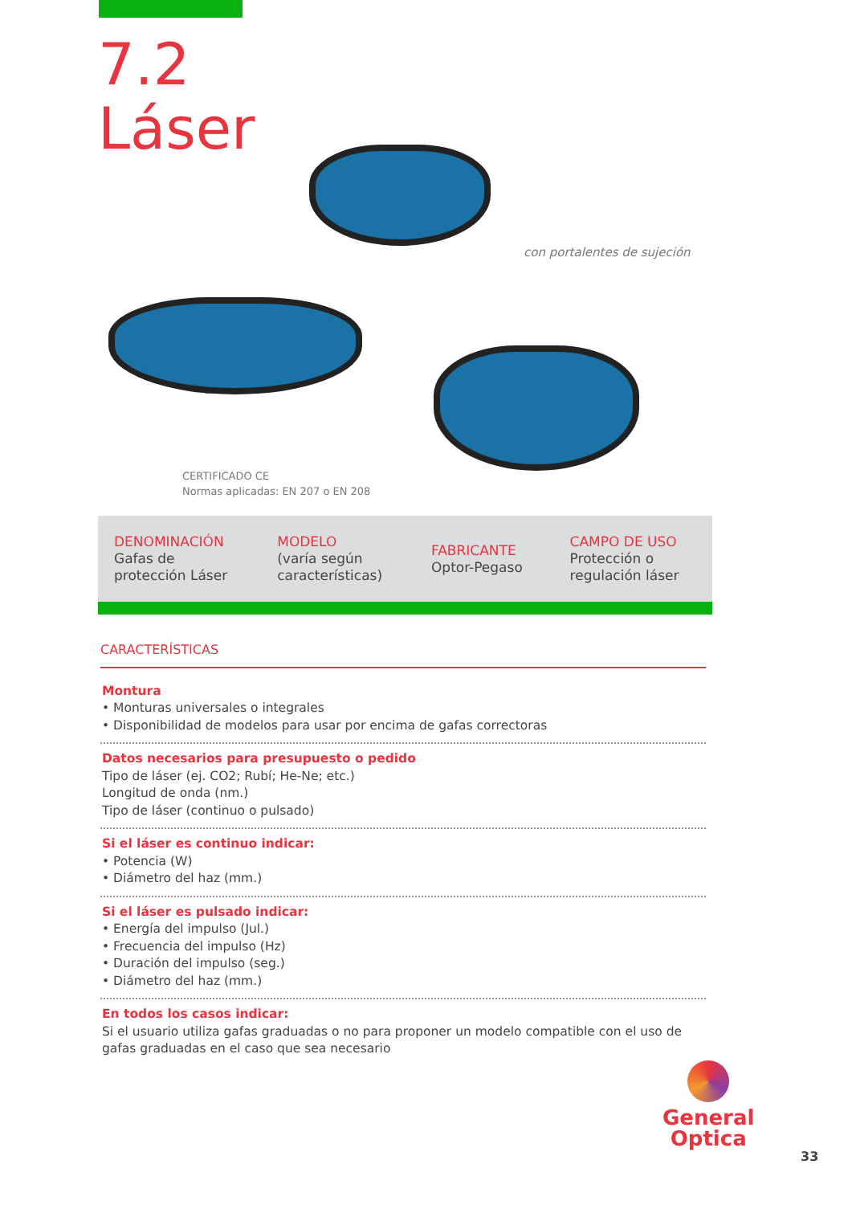7.2
Láser
con portalentes de sujeción
CERTIFICADO CE
Normas aplicadas: EN 207 o EN 208
| DENOMINACIÓN Gafas de protección Láser | MODELO (varía según características) | FABRICANTE Optor-Pegaso | CAMPO DE USO Protección o regulación láser |
CARACTERÍSTICAS
Montura
• Monturas universales o integrales
• Disponibilidad de modelos para usar por encima de gafas correctoras
Datos necesarios para presupuesto o pedido
Tipo de láser (ej. CO2; Rubí; He-Ne; etc.)
Longitud de onda (nm.)
Tipo de láser (continuo o pulsado)
Si el láser es continuo indicar:
• Potencia (W)
• Diámetro del haz (mm.)
Si el láser es pulsado indicar:
• Energía del impulso (Jul.)
• Frecuencia del impulso (Hz)
• Duración del impulso (seg.)
• Diámetro del haz (mm.)
En todos los casos indicar:
Si el usuario utiliza gafas graduadas o no para proponer un modelo compatible con el uso de gafas graduadas en el caso que sea necesario
General
Optica
33